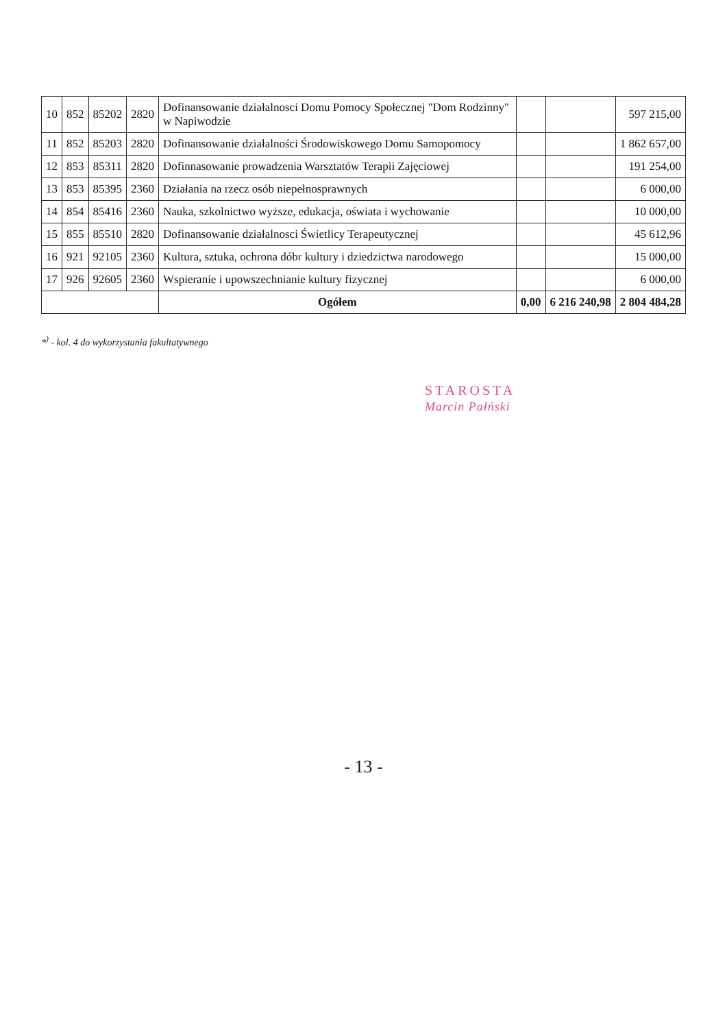| 10 | 852 | 85202 | 2820 | Dofinansowanie działalnosci Domu Pomocy Społecznej "Dom Rodzinny" w Napiwodzie | | | 597 215,00 |
| 11 | 852 | 85203 | 2820 | Dofinansowanie działalności Środowiskowego Domu Samopomocy | | | 1 862 657,00 |
| 12 | 853 | 85311 | 2820 | Dofinnasowanie prowadzenia Warsztatów Terapii Zajęciowej | | | 191 254,00 |
| 13 | 853 | 85395 | 2360 | Działania na rzecz osób niepełnosprawnych | | | 6 000,00 |
| 14 | 854 | 85416 | 2360 | Nauka, szkolnictwo wyższe, edukacja, oświata i wychowanie | | | 10 000,00 |
| 15 | 855 | 85510 | 2820 | Dofinansowanie działalnosci Świetlicy Terapeutycznej | | | 45 612,96 |
| 16 | 921 | 92105 | 2360 | Kultura, sztuka, ochrona dóbr kultury i dziedzictwa narodowego | | | 15 000,00 |
| 17 | 926 | 92605 | 2360 | Wspieranie i upowszechnianie kultury fizycznej | | | 6 000,00 |
| | | | | Ogółem | 0,00 | 6 216 240,98 | 2 804 484,28 |
*<sup>)</sup> - kol. 4 do wykorzystania fakultatywnego
STAROSTA
Marcin Pałński
- 13 -